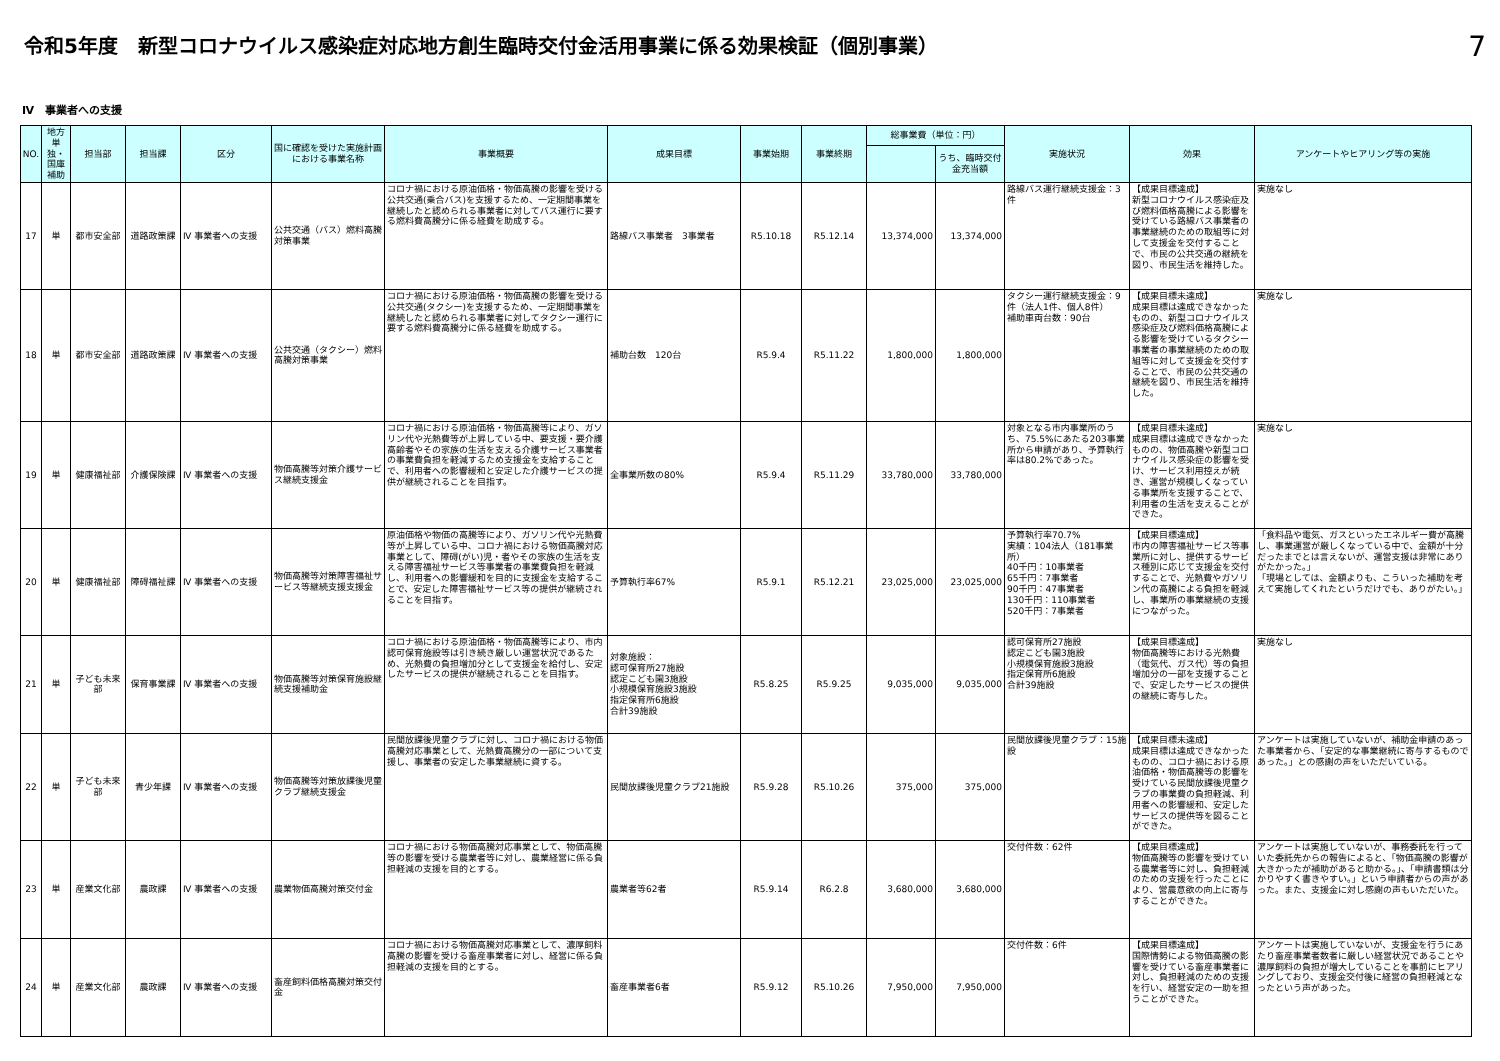令和5年度　新型コロナウイルス感染症対応地方創生臨時交付金活用事業に係る効果検証（個別事業）
7
Ⅳ　事業者への支援
| NO. | 地方単独・国庫補助 | 担当部 | 担当課 | 区分 | 国に確認を受けた実施計画における事業名称 | 事業概要 | 成果目標 | 事業始期 | 事業終期 | 総事業費（単位：円） | | 実施状況 | 効果 | アンケートやヒアリング等の実施 |
| --- | --- | --- | --- | --- | --- | --- | --- | --- | --- | --- | --- | --- | --- | --- |
| | | | | | | | | | | | うち、臨時交付金充当額 | | | |
| 17 | 単 | 都市安全部 | 道路政策課 | Ⅳ 事業者への支援 | 公共交通（バス）燃料高騰対策事業 | コロナ禍における原油価格・物価高騰の影響を受ける公共交通(乗合バス)を支援するため、一定期間事業を継続したと認められる事業者に対してバス運行に要する燃料費高騰分に係る経費を助成する。 | 路線バス事業者 3事業者 | R5.10.18 | R5.12.14 | 13,374,000 | 13,374,000 | 路線バス運行継続支援金：3件 | 【成果目標達成】 新型コロナウイルス感染症及び燃料価格高騰による影響を受けている路線バス事業者の事業継続のための取組等に対して支援金を交付することで、市民の公共交通の継続を図り、市民生活を維持した。 | 実施なし |
| 18 | 単 | 都市安全部 | 道路政策課 | Ⅳ 事業者への支援 | 公共交通（タクシー）燃料高騰対策事業 | コロナ禍における原油価格・物価高騰の影響を受ける公共交通(タクシー)を支援するため、一定期間事業を継続したと認められる事業者に対してタクシー運行に要する燃料費高騰分に係る経費を助成する。 | 補助台数 120台 | R5.9.4 | R5.11.22 | 1,800,000 | 1,800,000 | タクシー運行継続支援金：9件（法人1件、個人8件） 補助車両台数：90台 | 【成果目標未達成】 成果目標は達成できなかったものの、新型コロナウイルス感染症及び燃料価格高騰による影響を受けているタクシー事業者の事業継続のための取組等に対して支援金を交付することで、市民の公共交通の継続を図り、市民生活を維持した。 | 実施なし |
| 19 | 単 | 健康福祉部 | 介護保険課 | Ⅳ 事業者への支援 | 物価高騰等対策介護サービス継続支援金 | コロナ禍における原油価格・物価高騰等により、ガソリン代や光熱費等が上昇している中、要支援・要介護高齢者やその家族の生活を支える介護サービス事業者の事業費負担を軽減するため支援金を支給することで、利用者への影響緩和と安定した介護サービスの提供が継続されることを目指す。 | 全事業所数の80% | R5.9.4 | R5.11.29 | 33,780,000 | 33,780,000 | 対象となる市内事業所のうち、75.5%にあたる203事業所から申請があり、予算執行率は80.2%であった。 | 【成果目標未達成】 成果目標は達成できなかったものの、物価高騰や新型コロナウイルス感染症の影響を受け、サービス利用控えが続き、運営が規模しくなっている事業所を支援することで、利用者の生活を支えることができた。 | 実施なし |
| 20 | 単 | 健康福祉部 | 障碍福祉課 | Ⅳ 事業者への支援 | 物価高騰等対策障害福祉サービス等継続支援支援金 | 原油価格や物価の高騰等により、ガソリン代や光熱費等が上昇している中、コロナ禍における物価高騰対応事業として、障碍(がい)児・者やその家族の生活を支える障害福祉サービス等事業者の事業費負担を軽減し、利用者への影響緩和を目的に支援金を支給することで、安定した障害福祉サービス等の提供が継続されることを目指す。 | 予算執行率67% | R5.9.1 | R5.12.21 | 23,025,000 | 23,025,000 | 予算執行率70.7% 実績：104法人（181事業所） 40千円：10事業者 65千円：7事業者 90千円：47事業者 130千円：110事業者 520千円：7事業者 | 【成果目標達成】 市内の障害福祉サービス等事業所に対し、提供するサービス種別に応じて支援金を交付することで、光熱費やガソリン代の高騰による負担を軽減し、事業所の事業継続の支援につながった。 | 「食料品や電気、ガスといったエネルギー費が高騰し、事業運営が厳しくなっている中で、金額が十分だったまでとは言えないが、運営支援は非常にありがたかった。」 「現場としては、金額よりも、こういった補助を考えて実施してくれたというだけでも、ありがたい。」 |
| 21 | 単 | 子ども未来部 | 保育事業課 | Ⅳ 事業者への支援 | 物価高騰等対策保育施設継続支援補助金 | コロナ禍における原油価格・物価高騰等により、市内認可保育施設等は引き続き厳しい運営状況であるため、光熱費の負担増加分として支援金を給付し、安定したサービスの提供が継続されることを目指す。 | 対象施設： 認可保育所27施設 認定こども園3施設 小規模保育施設3施設 指定保育所6施設 合計39施設 | R5.8.25 | R5.9.25 | 9,035,000 | 9,035,000 | 認可保育所27施設 認定こども園3施設 小規模保育施設3施設 指定保育所6施設 合計39施設 | 【成果目標達成】 物価高騰等における光熱費（電気代、ガス代）等の負担増加分の一部を支援することで、安定したサービスの提供の継続に寄与した。 | 実施なし |
| 22 | 単 | 子ども未来部 | 青少年課 | Ⅳ 事業者への支援 | 物価高騰等対策放課後児童クラブ継続支援金 | 民間放課後児童クラブに対し、コロナ禍における物価高騰対応事業として、光熱費高騰分の一部について支援し、事業者の安定した事業継続に資する。 | 民間放課後児童クラブ21施設 | R5.9.28 | R5.10.26 | 375,000 | 375,000 | 民間放課後児童クラブ：15施設 | 【成果目標未達成】 成果目標は達成できなかったものの、コロナ禍における原油価格・物価高騰等の影響を受けている民間放課後児童クラブの事業費の負担軽減、利用者への影響緩和、安定したサービスの提供等を図ることができた。 | アンケートは実施していないが、補助金申請のあった事業者から、「安定的な事業継続に寄与するものであった。」との感謝の声をいただいている。 |
| 23 | 単 | 産業文化部 | 農政課 | Ⅳ 事業者への支援 | 農業物価高騰対策交付金 | コロナ禍における物価高騰対応事業として、物価高騰等の影響を受ける農業者等に対し、農業経営に係る負担軽減の支援を目的とする。 | 農業者等62者 | R5.9.14 | R6.2.8 | 3,680,000 | 3,680,000 | 交付件数：62件 | 【成果目標達成】 物価高騰等の影響を受けている農業者等に対し、負担軽減のための支援を行ったことにより、営農意欲の向上に寄与することができた。 | アンケートは実施していないが、事務委託を行っていた委託先からの報告によると、「物価高騰の影響が大きかったが補助があると助かる。」、「申請書類は分かりやすく書きやすい。」という申請者からの声があった。また、支援金に対し感謝の声もいただいた。 |
| 24 | 単 | 産業文化部 | 農政課 | Ⅳ 事業者への支援 | 畜産飼料価格高騰対策交付金 | コロナ禍における物価高騰対応事業として、濃厚飼料高騰の影響を受ける畜産事業者に対し、経営に係る負担軽減の支援を目的とする。 | 畜産事業者6者 | R5.9.12 | R5.10.26 | 7,950,000 | 7,950,000 | 交付件数：6件 | 【成果目標達成】 国際情勢による物価高騰の影響を受けている畜産事業者に対し、負担軽減のための支援を行い、経営安定の一助を担うことができた。 | アンケートは実施していないが、支援金を行うにあたり畜産事業者数者に厳しい経営状況であることや濃厚飼料の負担が増大していることを事前にヒアリングしており、支援金交付後に経営の負担軽減となったという声があった。 |